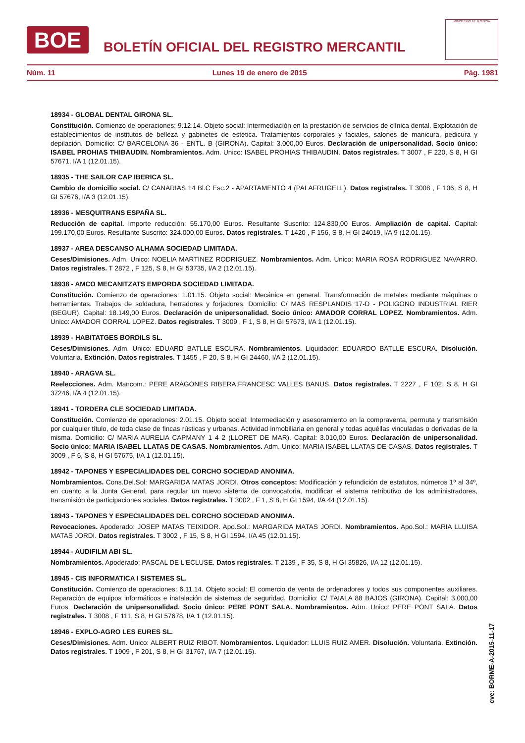BOE
BOLETÍN OFICIAL DEL REGISTRO MERCANTIL
MINISTERIO DE JUSTICIA
Núm. 11 Lunes 19 de enero de 2015 Pág. 1981
18934 - GLOBAL DENTAL GIRONA SL.
Constitución. Comienzo de operaciones: 9.12.14. Objeto social: Intermediación en la prestación de servicios de clínica dental. Explotación de establecimientos de institutos de belleza y gabinetes de estética. Tratamientos corporales y faciales, salones de manicura, pedicura y depilación. Domicilio: C/ BARCELONA 36 - ENTL. B (GIRONA). Capital: 3.000,00 Euros. Declaración de unipersonalidad. Socio único: ISABEL PROHIAS THIBAUDIN. Nombramientos. Adm. Unico: ISABEL PROHIAS THIBAUDIN. Datos registrales. T 3007 , F 220, S 8, H GI 57671, I/A 1 (12.01.15).
18935 - THE SAILOR CAP IBERICA SL.
Cambio de domicilio social. C/ CANARIAS 14 Bl.C Esc.2 - APARTAMENTO 4 (PALAFRUGELL). Datos registrales. T 3008 , F 106, S 8, H GI 57676, I/A 3 (12.01.15).
18936 - MESQUITRANS ESPAÑA SL.
Reducción de capital. Importe reducción: 55.170,00 Euros. Resultante Suscrito: 124.830,00 Euros. Ampliación de capital. Capital: 199.170,00 Euros. Resultante Suscrito: 324.000,00 Euros. Datos registrales. T 1420 , F 156, S 8, H GI 24019, I/A 9 (12.01.15).
18937 - AREA DESCANSO ALHAMA SOCIEDAD LIMITADA.
Ceses/Dimisiones. Adm. Unico: NOELIA MARTINEZ RODRIGUEZ. Nombramientos. Adm. Unico: MARIA ROSA RODRIGUEZ NAVARRO. Datos registrales. T 2872 , F 125, S 8, H GI 53735, I/A 2 (12.01.15).
18938 - AMCO MECANITZATS EMPORDA SOCIEDAD LIMITADA.
Constitución. Comienzo de operaciones: 1.01.15. Objeto social: Mecánica en general. Transformación de metales mediante máquinas o herramientas. Trabajos de soldadura, herradores y forjadores. Domicilio: C/ MAS RESPLANDIS 17-D - POLIGONO INDUSTRIAL RIER (BEGUR). Capital: 18.149,00 Euros. Declaración de unipersonalidad. Socio único: AMADOR CORRAL LOPEZ. Nombramientos. Adm. Unico: AMADOR CORRAL LOPEZ. Datos registrales. T 3009 , F 1, S 8, H GI 57673, I/A 1 (12.01.15).
18939 - HABITATGES BORDILS SL.
Ceses/Dimisiones. Adm. Unico: EDUARD BATLLE ESCURA. Nombramientos. Liquidador: EDUARDO BATLLE ESCURA. Disolución. Voluntaria. Extinción. Datos registrales. T 1455 , F 20, S 8, H GI 24460, I/A 2 (12.01.15).
18940 - ARAGVA SL.
Reelecciones. Adm. Mancom.: PERE ARAGONES RIBERA;FRANCESC VALLES BANUS. Datos registrales. T 2227 , F 102, S 8, H GI 37246, I/A 4 (12.01.15).
18941 - TORDERA CLE SOCIEDAD LIMITADA.
Constitución. Comienzo de operaciones: 2.01.15. Objeto social: Intermediación y asesoramiento en la compraventa, permuta y transmisión por cualquier título, de toda clase de fincas rústicas y urbanas. Actividad inmobiliaria en general y todas aquéllas vinculadas o derivadas de la misma. Domicilio: C/ MARIA AURELIA CAPMANY 1 4 2 (LLORET DE MAR). Capital: 3.010,00 Euros. Declaración de unipersonalidad. Socio único: MARIA ISABEL LLATAS DE CASAS. Nombramientos. Adm. Unico: MARIA ISABEL LLATAS DE CASAS. Datos registrales. T 3009 , F 6, S 8, H GI 57675, I/A 1 (12.01.15).
18942 - TAPONES Y ESPECIALIDADES DEL CORCHO SOCIEDAD ANONIMA.
Nombramientos. Cons.Del.Sol: MARGARIDA MATAS JORDI. Otros conceptos: Modificación y refundición de estatutos, números 1º al 34º, en cuanto a la Junta General, para regular un nuevo sistema de convocatoria, modificar el sistema retributivo de los administradores, transmisión de participaciones sociales. Datos registrales. T 3002 , F 1, S 8, H GI 1594, I/A 44 (12.01.15).
18943 - TAPONES Y ESPECIALIDADES DEL CORCHO SOCIEDAD ANONIMA.
Revocaciones. Apoderado: JOSEP MATAS TEIXIDOR. Apo.Sol.: MARGARIDA MATAS JORDI. Nombramientos. Apo.Sol.: MARIA LLUISA MATAS JORDI. Datos registrales. T 3002 , F 15, S 8, H GI 1594, I/A 45 (12.01.15).
18944 - AUDIFILM ABI SL.
Nombramientos. Apoderado: PASCAL DE L'ECLUSE. Datos registrales. T 2139 , F 35, S 8, H GI 35826, I/A 12 (12.01.15).
18945 - CIS INFORMATICA I SISTEMES SL.
Constitución. Comienzo de operaciones: 6.11.14. Objeto social: El comercio de venta de ordenadores y todos sus componentes auxiliares. Reparación de equipos informáticos e instalación de sistemas de seguridad. Domicilio: C/ TAIALA 88 BAJOS (GIRONA). Capital: 3.000,00 Euros. Declaración de unipersonalidad. Socio único: PERE PONT SALA. Nombramientos. Adm. Unico: PERE PONT SALA. Datos registrales. T 3008 , F 111, S 8, H GI 57678, I/A 1 (12.01.15).
18946 - EXPLO-AGRO LES EURES SL.
Ceses/Dimisiones. Adm. Unico: ALBERT RUIZ RIBOT. Nombramientos. Liquidador: LLUIS RUIZ AMER. Disolución. Voluntaria. Extinción. Datos registrales. T 1909 , F 201, S 8, H GI 31767, I/A 7 (12.01.15).
cve: BORME-A-2015-11-17